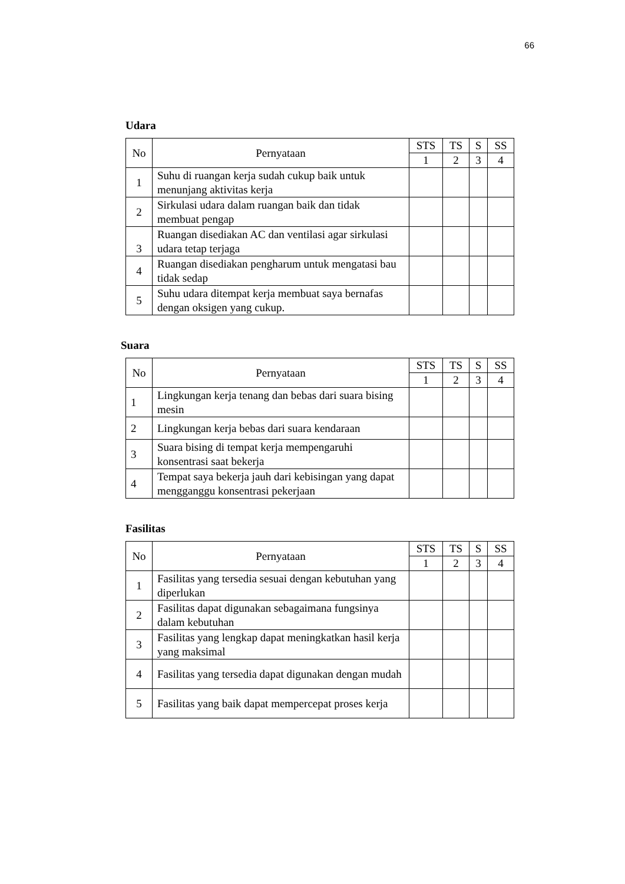66
Udara
| No | Pernyataan | STS | TS | S | SS |
| --- | --- | --- | --- | --- | --- |
| | | 1 | 2 | 3 | 4 |
| 1 | Suhu di ruangan kerja sudah cukup baik untuk menunjang aktivitas kerja | | | | |
| 2 | Sirkulasi udara dalam ruangan baik dan tidak membuat pengap | | | | |
| 3 | Ruangan disediakan AC dan ventilasi agar sirkulasi udara tetap terjaga | | | | |
| 4 | Ruangan disediakan pengharum untuk mengatasi bau tidak sedap | | | | |
| 5 | Suhu udara ditempat kerja membuat saya bernafas dengan oksigen yang cukup. | | | | |
Suara
| No | Pernyataan | STS | TS | S | SS |
| --- | --- | --- | --- | --- | --- |
| | | 1 | 2 | 3 | 4 |
| 1 | Lingkungan kerja tenang dan bebas dari suara bising mesin | | | | |
| 2 | Lingkungan kerja bebas dari suara kendaraan | | | | |
| 3 | Suara bising di tempat kerja mempengaruhi konsentrasi saat bekerja | | | | |
| 4 | Tempat saya bekerja jauh dari kebisingan yang dapat mengganggu konsentrasi pekerjaan | | | | |
Fasilitas
| No | Pernyataan | STS | TS | S | SS |
| --- | --- | --- | --- | --- | --- |
| | | 1 | 2 | 3 | 4 |
| 1 | Fasilitas yang tersedia sesuai dengan kebutuhan yang diperlukan | | | | |
| 2 | Fasilitas dapat digunakan sebagaimana fungsinya dalam kebutuhan | | | | |
| 3 | Fasilitas yang lengkap dapat meningkatkan hasil kerja yang maksimal | | | | |
| 4 | Fasilitas yang tersedia dapat digunakan dengan mudah | | | | |
| 5 | Fasilitas yang baik dapat mempercepat proses kerja | | | | |